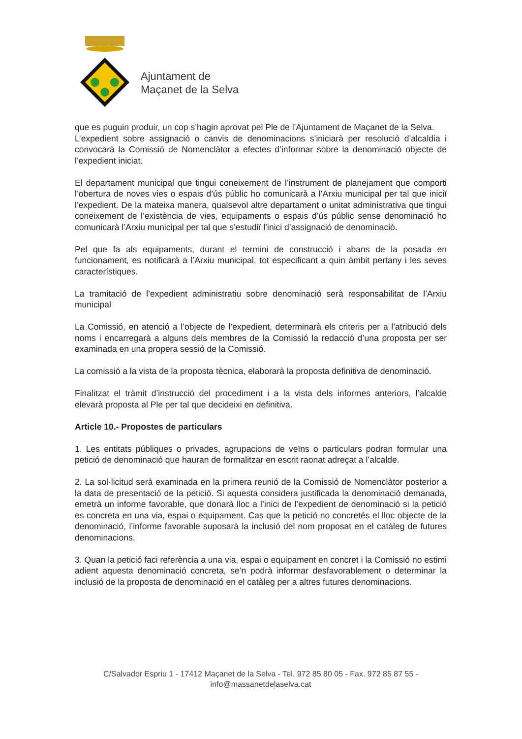Ajuntament de
Maçanet de la Selva
que es puguin produir, un cop s’hagin aprovat pel Ple de l’Ajuntament de Maçanet de la Selva.
L’expedient sobre assignació o canvis de denominacions s’iniciarà per resolució d’alcaldia i convocarà la Comissió de Nomenclàtor a efectes d’informar sobre la denominació objecte de l’expedient iniciat.
El departament municipal que tingui coneixement de l’instrument de planejament que comporti l’obertura de noves vies o espais d’ús públic ho comunicarà a l’Arxiu municipal per tal que iniciï l’expedient. De la mateixa manera, qualsevol altre departament o unitat administrativa que tingui coneixement de l’existència de vies, equipaments o espais d’ús públic sense denominació ho comunicarà l’Arxiu municipal per tal que s’estudiï l’inici d’assignació de denominació.
Pel que fa als equipaments, durant el termini de construcció i abans de la posada en funcionament, es notificarà a l’Arxiu municipal, tot especificant a quin àmbit pertany i les seves característiques.
La tramitació de l’expedient administratiu sobre denominació serà responsabilitat de l’Arxiu municipal
La Comissió, en atenció a l’objecte de l’expedient, determinarà els criteris per a l’atribució dels noms i encarregarà a alguns dels membres de la Comissió la redacció d’una proposta per ser examinada en una propera sessió de la Comissió.
La comissió a la vista de la proposta tècnica, elaborarà la proposta definitiva de denominació.
Finalitzat el tràmit d’instrucció del procediment i a la vista dels informes anteriors, l’alcalde elevarà proposta al Ple per tal que decideixi en definitiva.
Article 10.- Propostes de particulars
1. Les entitats públiques o privades, agrupacions de veïns o particulars podran formular una petició de denominació que hauran de formalitzar en escrit raonat adreçat a l’alcalde.
2. La sol·licitud serà examinada en la primera reunió de la Comissió de Nomenclàtor posterior a la data de presentació de la petició. Si aquesta considera justificada la denominació demanada, emetrà un informe favorable, que donarà lloc a l’inici de l’expedient de denominació si la petició es concreta en una via, espai o equipament. Cas que la petició no concretés el lloc objecte de la denominació, l’informe favorable suposarà la inclusió del nom proposat en el catàleg de futures denominacions.
3. Quan la petició faci referència a una via, espai o equipament en concret i la Comissió no estimi adient aquesta denominació concreta, se’n podrà informar desfavorablement o determinar la inclusió de la proposta de denominació en el catàleg per a altres futures denominacions.
C/Salvador Espriu 1 - 17412 Maçanet de la Selva - Tel. 972 85 80 05 - Fax. 972 85 87 55 -
info@massanetdelaselva.cat